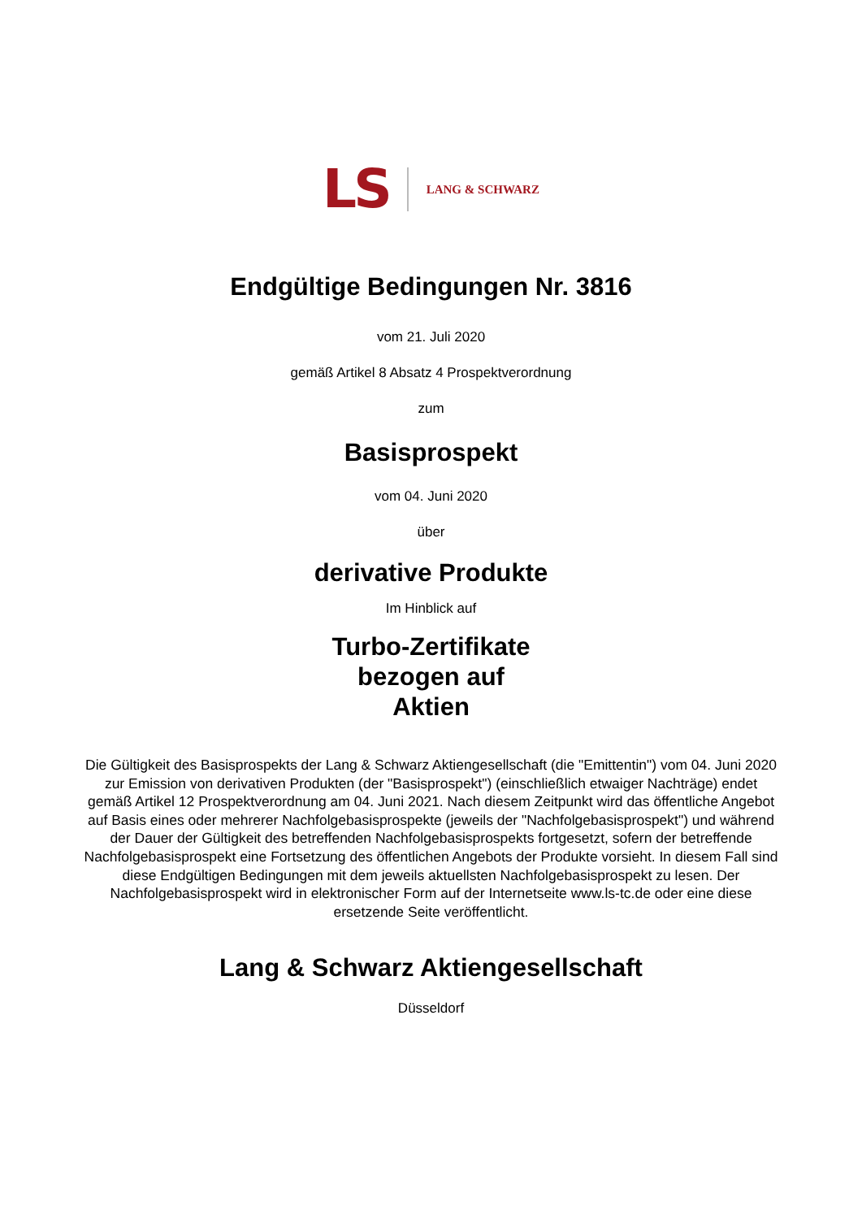LS LANG & SCHWARZ
Endgültige Bedingungen Nr. 3816
vom 21. Juli 2020
gemäß Artikel 8 Absatz 4 Prospektverordnung
zum
Basisprospekt
vom 04. Juni 2020
über
derivative Produkte
Im Hinblick auf
Turbo-Zertifikate
bezogen auf
Aktien
Die Gültigkeit des Basisprospekts der Lang & Schwarz Aktiengesellschaft (die "Emittentin") vom 04. Juni 2020 zur Emission von derivativen Produkten (der "Basisprospekt") (einschließlich etwaiger Nachträge) endet gemäß Artikel 12 Prospektverordnung am 04. Juni 2021. Nach diesem Zeitpunkt wird das öffentliche Angebot auf Basis eines oder mehrerer Nachfolgebasisprospekte (jeweils der "Nachfolgebasisprospekt") und während der Dauer der Gültigkeit des betreffenden Nachfolgebasisprospekts fortgesetzt, sofern der betreffende Nachfolgebasisprospekt eine Fortsetzung des öffentlichen Angebots der Produkte vorsieht. In diesem Fall sind diese Endgültigen Bedingungen mit dem jeweils aktuellsten Nachfolgebasisprospekt zu lesen. Der Nachfolgebasisprospekt wird in elektronischer Form auf der Internetseite www.ls-tc.de oder eine diese ersetzende Seite veröffentlicht.
Lang & Schwarz Aktiengesellschaft
Düsseldorf